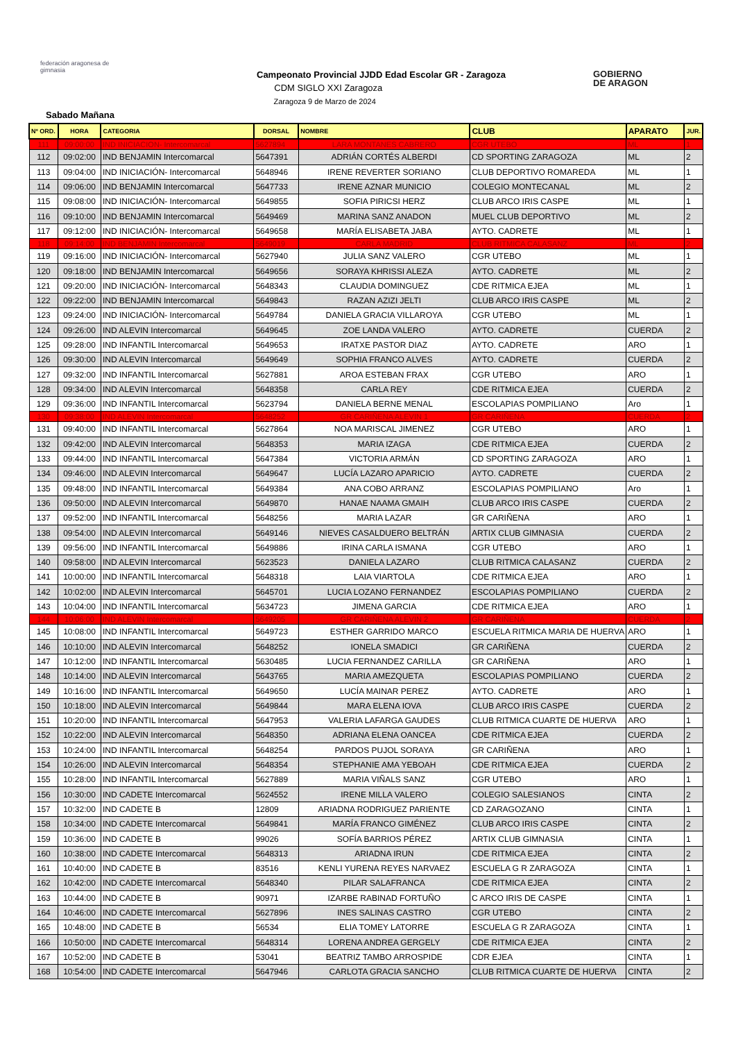federación aragonesa de gimnasia
Campeonato Provincial JJDD Edad Escolar GR - Zaragoza
CDM SIGLO XXI Zaragoza
Zaragoza 9 de Marzo de 2024
GOBIERNO
DE ARAGON
Sabado Mañana
| Nº ORD. | HORA | CATEGORIA | DORSAL | NOMBRE | CLUB | APARATO | JUR. |
| --- | --- | --- | --- | --- | --- | --- | --- |
| 111 | 09:00:00 | IND INICIACION- Intercomarcal | 5627894 | LARA MONTANES CABRERO | CGR UTEBO | ML | 1 |
| 112 | 09:02:00 | IND BENJAMIN Intercomarcal | 5647391 | ADRIÁN CORTÉS ALBERDI | CD SPORTING ZARAGOZA | ML | 2 |
| 113 | 09:04:00 | IND INICIACIÓN- Intercomarcal | 5648946 | IRENE REVERTER SORIANO | CLUB DEPORTIVO ROMAREDA | ML | 1 |
| 114 | 09:06:00 | IND BENJAMIN Intercomarcal | 5647733 | IRENE AZNAR MUNICIO | COLEGIO MONTECANAL | ML | 2 |
| 115 | 09:08:00 | IND INICIACIÓN- Intercomarcal | 5649855 | SOFIA PIRICSI HERZ | CLUB ARCO IRIS CASPE | ML | 1 |
| 116 | 09:10:00 | IND BENJAMIN Intercomarcal | 5649469 | MARINA SANZ ANADON | MUEL CLUB DEPORTIVO | ML | 2 |
| 117 | 09:12:00 | IND INICIACIÓN- Intercomarcal | 5649658 | MARÍA ELISABETA JABA | AYTO. CADRETE | ML | 1 |
| 118 | 09:14:00 | IND BENJAMIN Intercomarcal | 5649019 | CARLA MADRID | CLUB RITMICA CALASANZ | ML | 2 |
| 119 | 09:16:00 | IND INICIACIÓN- Intercomarcal | 5627940 | JULIA SANZ VALERO | CGR UTEBO | ML | 1 |
| 120 | 09:18:00 | IND BENJAMIN Intercomarcal | 5649656 | SORAYA KHRISSI ALEZA | AYTO. CADRETE | ML | 2 |
| 121 | 09:20:00 | IND INICIACIÓN- Intercomarcal | 5648343 | CLAUDIA DOMINGUEZ | CDE RITMICA EJEA | ML | 1 |
| 122 | 09:22:00 | IND BENJAMIN Intercomarcal | 5649843 | RAZAN AZIZI JELTI | CLUB ARCO IRIS CASPE | ML | 2 |
| 123 | 09:24:00 | IND INICIACIÓN- Intercomarcal | 5649784 | DANIELA GRACIA VILLAROYA | CGR UTEBO | ML | 1 |
| 124 | 09:26:00 | IND ALEVIN Intercomarcal | 5649645 | ZOE LANDA VALERO | AYTO. CADRETE | CUERDA | 2 |
| 125 | 09:28:00 | IND INFANTIL Intercomarcal | 5649653 | IRATXE PASTOR DIAZ | AYTO. CADRETE | ARO | 1 |
| 126 | 09:30:00 | IND ALEVIN Intercomarcal | 5649649 | SOPHIA FRANCO ALVES | AYTO. CADRETE | CUERDA | 2 |
| 127 | 09:32:00 | IND INFANTIL Intercomarcal | 5627881 | AROA ESTEBAN FRAX | CGR UTEBO | ARO | 1 |
| 128 | 09:34:00 | IND ALEVIN Intercomarcal | 5648358 | CARLA REY | CDE RITMICA EJEA | CUERDA | 2 |
| 129 | 09:36:00 | IND INFANTIL Intercomarcal | 5623794 | DANIELA BERNE MENAL | ESCOLAPIAS POMPILIANO | Aro | 1 |
| 130 | 09:38:00 | IND ALEVIN Intercomarcal | 5648252 | GR CARIÑENA ALEVIN 1 | GR CARIÑENA | CUERDA | 2 |
| 131 | 09:40:00 | IND INFANTIL Intercomarcal | 5627864 | NOA MARISCAL JIMENEZ | CGR UTEBO | ARO | 1 |
| 132 | 09:42:00 | IND ALEVIN Intercomarcal | 5648353 | MARIA IZAGA | CDE RITMICA EJEA | CUERDA | 2 |
| 133 | 09:44:00 | IND INFANTIL Intercomarcal | 5647384 | VICTORIA ARMÁN | CD SPORTING ZARAGOZA | ARO | 1 |
| 134 | 09:46:00 | IND ALEVIN Intercomarcal | 5649647 | LUCÍA LAZARO APARICIO | AYTO. CADRETE | CUERDA | 2 |
| 135 | 09:48:00 | IND INFANTIL Intercomarcal | 5649384 | ANA COBO ARRANZ | ESCOLAPIAS POMPILIANO | Aro | 1 |
| 136 | 09:50:00 | IND ALEVIN Intercomarcal | 5649870 | HANAE NAAMA GMAIH | CLUB ARCO IRIS CASPE | CUERDA | 2 |
| 137 | 09:52:00 | IND INFANTIL Intercomarcal | 5648256 | MARIA LAZAR | GR CARIÑENA | ARO | 1 |
| 138 | 09:54:00 | IND ALEVIN Intercomarcal | 5649146 | NIEVES CASALDUERO BELTRÁN | ARTIX CLUB GIMNASIA | CUERDA | 2 |
| 139 | 09:56:00 | IND INFANTIL Intercomarcal | 5649886 | IRINA CARLA ISMANA | CGR UTEBO | ARO | 1 |
| 140 | 09:58:00 | IND ALEVIN Intercomarcal | 5623523 | DANIELA LAZARO | CLUB RITMICA CALASANZ | CUERDA | 2 |
| 141 | 10:00:00 | IND INFANTIL Intercomarcal | 5648318 | LAIA VIARTOLA | CDE RITMICA EJEA | ARO | 1 |
| 142 | 10:02:00 | IND ALEVIN Intercomarcal | 5645701 | LUCIA LOZANO FERNANDEZ | ESCOLAPIAS POMPILIANO | CUERDA | 2 |
| 143 | 10:04:00 | IND INFANTIL Intercomarcal | 5634723 | JIMENA GARCIA | CDE RITMICA EJEA | ARO | 1 |
| 144 | 10:06:00 | IND ALEVIN Intercomarcal | 5649205 | GR CARIÑENA ALEVIN 2 | GR CARIÑENA | CUERDA | 2 |
| 145 | 10:08:00 | IND INFANTIL Intercomarcal | 5649723 | ESTHER GARRIDO MARCO | ESCUELA RITMICA MARIA DE HUERVA | ARO | 1 |
| 146 | 10:10:00 | IND ALEVIN Intercomarcal | 5648252 | IONELA SMADICI | GR CARIÑENA | CUERDA | 2 |
| 147 | 10:12:00 | IND INFANTIL Intercomarcal | 5630485 | LUCIA FERNANDEZ CARILLA | GR CARIÑENA | ARO | 1 |
| 148 | 10:14:00 | IND ALEVIN Intercomarcal | 5643765 | MARIA AMEZQUETA | ESCOLAPIAS POMPILIANO | CUERDA | 2 |
| 149 | 10:16:00 | IND INFANTIL Intercomarcal | 5649650 | LUCÍA MAINAR PEREZ | AYTO. CADRETE | ARO | 1 |
| 150 | 10:18:00 | IND ALEVIN Intercomarcal | 5649844 | MARA ELENA IOVA | CLUB ARCO IRIS CASPE | CUERDA | 2 |
| 151 | 10:20:00 | IND INFANTIL Intercomarcal | 5647953 | VALERIA LAFARGA GAUDES | CLUB RITMICA CUARTE DE HUERVA | ARO | 1 |
| 152 | 10:22:00 | IND ALEVIN Intercomarcal | 5648350 | ADRIANA ELENA OANCEA | CDE RITMICA EJEA | CUERDA | 2 |
| 153 | 10:24:00 | IND INFANTIL Intercomarcal | 5648254 | PARDOS PUJOL SORAYA | GR CARIÑENA | ARO | 1 |
| 154 | 10:26:00 | IND ALEVIN Intercomarcal | 5648354 | STEPHANIE AMA YEBOAH | CDE RITMICA EJEA | CUERDA | 2 |
| 155 | 10:28:00 | IND INFANTIL Intercomarcal | 5627889 | MARIA VIÑALS SANZ | CGR UTEBO | ARO | 1 |
| 156 | 10:30:00 | IND CADETE Intercomarcal | 5624552 | IRENE MILLA VALERO | COLEGIO SALESIANOS | CINTA | 2 |
| 157 | 10:32:00 | IND CADETE B | 12809 | ARIADNA RODRIGUEZ PARIENTE | CD ZARAGOZANO | CINTA | 1 |
| 158 | 10:34:00 | IND CADETE Intercomarcal | 5649841 | MARÍA FRANCO GIMÉNEZ | CLUB ARCO IRIS CASPE | CINTA | 2 |
| 159 | 10:36:00 | IND CADETE B | 99026 | SOFÍA BARRIOS PÉREZ | ARTIX CLUB GIMNASIA | CINTA | 1 |
| 160 | 10:38:00 | IND CADETE Intercomarcal | 5648313 | ARIADNA IRUN | CDE RITMICA EJEA | CINTA | 2 |
| 161 | 10:40:00 | IND CADETE B | 83516 | KENLI YURENA REYES NARVAEZ | ESCUELA G R ZARAGOZA | CINTA | 1 |
| 162 | 10:42:00 | IND CADETE Intercomarcal | 5648340 | PILAR SALAFRANCA | CDE RITMICA EJEA | CINTA | 2 |
| 163 | 10:44:00 | IND CADETE B | 90971 | IZARBE RABINAD FORTUÑO | C ARCO IRIS DE CASPE | CINTA | 1 |
| 164 | 10:46:00 | IND CADETE Intercomarcal | 5627896 | INES SALINAS CASTRO | CGR UTEBO | CINTA | 2 |
| 165 | 10:48:00 | IND CADETE B | 56534 | ELIA TOMEY LATORRE | ESCUELA G R ZARAGOZA | CINTA | 1 |
| 166 | 10:50:00 | IND CADETE Intercomarcal | 5648314 | LORENA ANDREA GERGELY | CDE RITMICA EJEA | CINTA | 2 |
| 167 | 10:52:00 | IND CADETE B | 53041 | BEATRIZ TAMBO ARROSPIDE | CDR EJEA | CINTA | 1 |
| 168 | 10:54:00 | IND CADETE Intercomarcal | 5647946 | CARLOTA GRACIA SANCHO | CLUB RITMICA CUARTE DE HUERVA | CINTA | 2 |